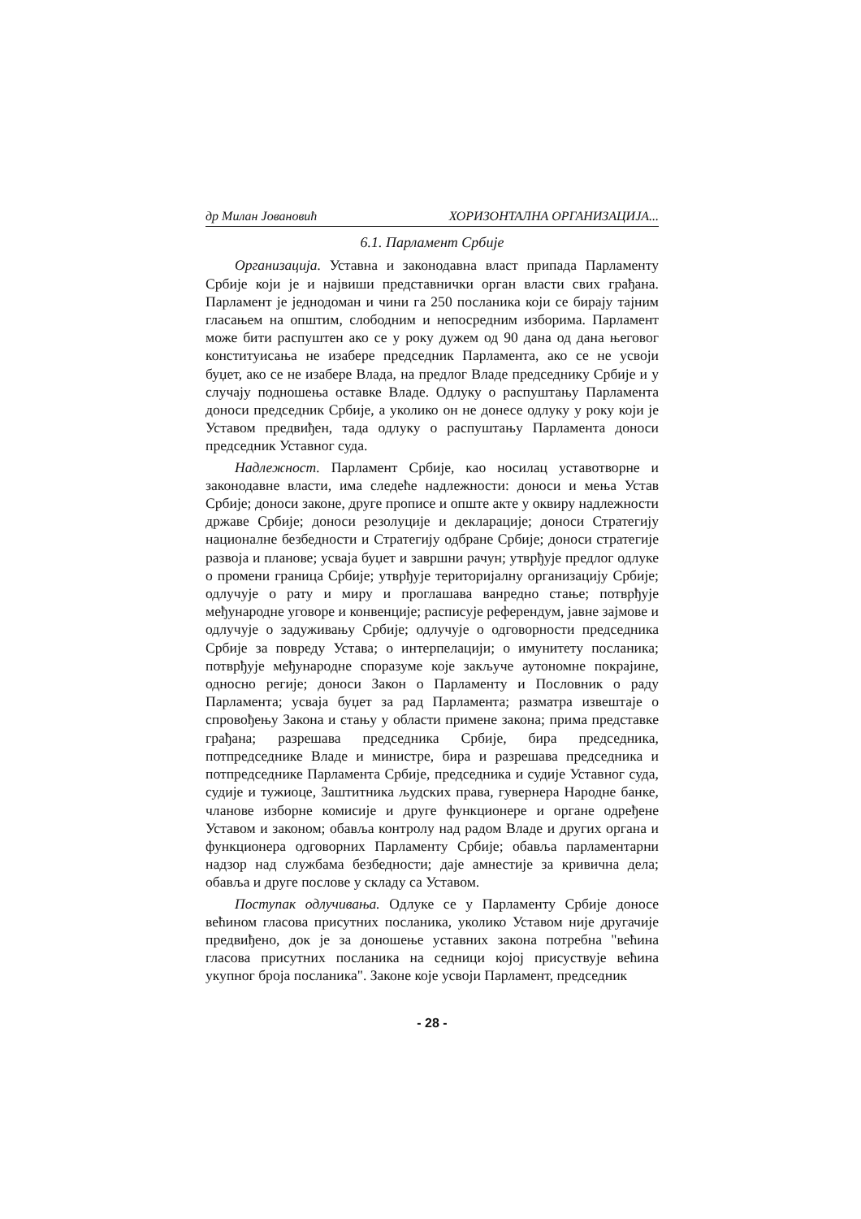др Милан Јовановић ХОРИЗОНТАЛНА ОРГАНИЗАЦИЈА...
6.1. Парламент Србије
Организација. Уставна и законодавна власт припада Парламенту Србије који је и највиши представнички орган власти свих грађана. Парламент је једнодоман и чини га 250 посланика који се бирају тајним гласањем на општим, слободним и непосредним изборима. Парламент може бити распуштен ако се у року дужем од 90 дана од дана његовог конституисања не изабере председник Парламента, ако се не усвоји буџет, ако се не изабере Влада, на предлог Владе председнику Србије и у случају подношења оставке Владе. Одлуку о распуштању Парламента доноси председник Србије, а уколико он не донесе одлуку у року који је Уставом предвиђен, тада одлуку о распуштању Парламента доноси председник Уставног суда.
Надлежност. Парламент Србије, као носилац уставотворне и законодавне власти, има следеће надлежности: доноси и мења Устав Србије; доноси законе, друге прописе и опште акте у оквиру надлежности државе Србије; доноси резолуције и декларације; доноси Стратегију националне безбедности и Стратегију одбране Србије; доноси стратегије развоја и планове; усваја буџет и завршни рачун; утврђује предлог одлуке о промени граница Србије; утврђује територијалну организацију Србије; одлучује о рату и миру и проглашава ванредно стање; потврђује међународне уговоре и конвенције; расписује референдум, јавне зајмове и одлучује о задуживању Србије; одлучује о одговорности председника Србије за повреду Устава; о интерпелацији; о имунитету посланика; потврђује међународне споразуме које закључе аутономне покрајине, односно регије; доноси Закон о Парламенту и Пословник о раду Парламента; усваја буџет за рад Парламента; разматра извештаје о спровођењу Закона и стању у области примене закона; прима представке грађана; разрешава председника Србије, бира председника, потпредседнике Владе и министре, бира и разрешава председника и потпредседнике Парламента Србије, председника и судије Уставног суда, судије и тужиоце, Заштитника људских права, гувернера Народне банке, чланове изборне комисије и друге функционере и органе одређене Уставом и законом; обавља контролу над радом Владе и других органа и функционера одговорних Парламенту Србије; обавља парламентарни надзор над службама безбедности; даје амнестије за кривична дела; обавља и друге послове у складу са Уставом.
Поступак одлучивања. Одлуке се у Парламенту Србије доносе већином гласова присутних посланика, уколико Уставом није другачије предвиђено, док је за доношење уставних закона потребна "већина гласова присутних посланика на седници којој присуствује већина укупног броја посланика". Законе које усвоји Парламент, председник
- 28 -